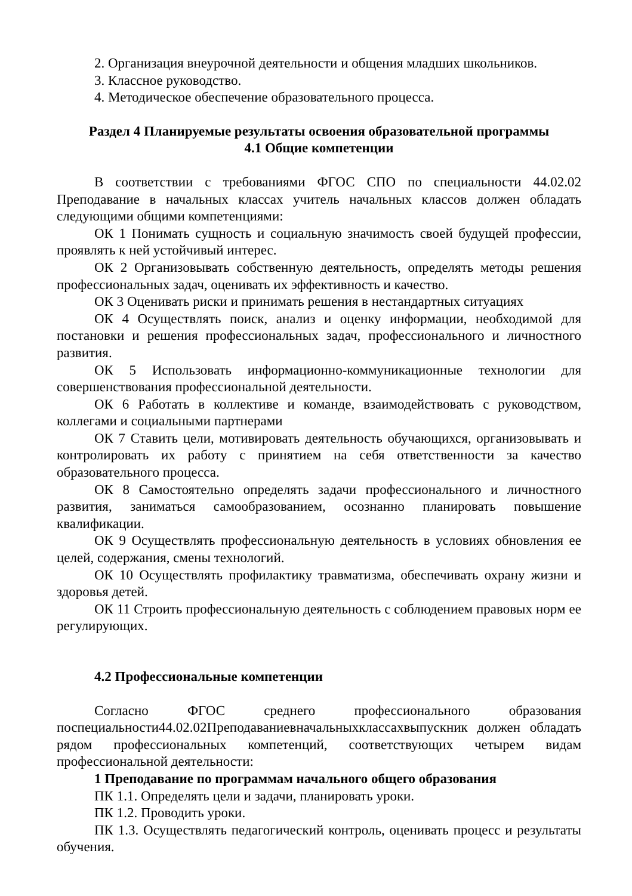2. Организация внеурочной деятельности и общения младших школьников.
3. Классное руководство.
4. Методическое обеспечение образовательного процесса.
Раздел 4 Планируемые результаты освоения образовательной программы
4.1 Общие компетенции
В соответствии с требованиями ФГОС СПО по специальности 44.02.02 Преподавание в начальных классах учитель начальных классов должен обладать следующими общими компетенциями:
ОК 1 Понимать сущность и социальную значимость своей будущей профессии, проявлять к ней устойчивый интерес.
ОК 2 Организовывать собственную деятельность, определять методы решения профессиональных задач, оценивать их эффективность и качество.
ОК 3 Оценивать риски и принимать решения в нестандартных ситуациях
ОК 4 Осуществлять поиск, анализ и оценку информации, необходимой для постановки и решения профессиональных задач, профессионального и личностного развития.
ОК 5 Использовать информационно-коммуникационные технологии для совершенствования профессиональной деятельности.
ОК 6 Работать в коллективе и команде, взаимодействовать с руководством, коллегами и социальными партнерами
ОК 7 Ставить цели, мотивировать деятельность обучающихся, организовывать и контролировать их работу с принятием на себя ответственности за качество образовательного процесса.
ОК 8 Самостоятельно определять задачи профессионального и личностного развития, заниматься самообразованием, осознанно планировать повышение квалификации.
ОК 9 Осуществлять профессиональную деятельность в условиях обновления ее целей, содержания, смены технологий.
ОК 10 Осуществлять профилактику травматизма, обеспечивать охрану жизни и здоровья детей.
ОК 11 Строить профессиональную деятельность с соблюдением правовых норм ее регулирующих.
4.2 Профессиональные компетенции
Согласно ФГОС среднего профессионального образования поспециальности44.02.02Преподаваниевначальныхклассахвыпускник должен обладать рядом профессиональных компетенций, соответствующих четырем видам профессиональной деятельности:
1 Преподавание по программам начального общего образования
ПК 1.1. Определять цели и задачи, планировать уроки.
ПК 1.2. Проводить уроки.
ПК 1.3. Осуществлять педагогический контроль, оценивать процесс и результаты обучения.